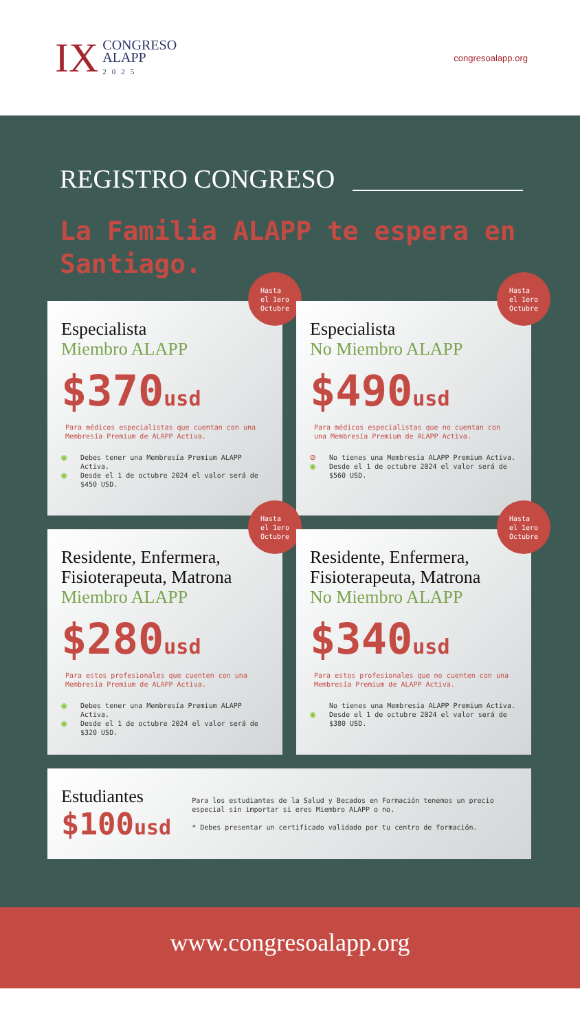IX
CONGRESO
ALAPP
2025
congresoalapp.org
REGISTRO CONGRESO
La Familia ALAPP te espera en Santiago.
Hasta
el 1ero
Octubre
Especialista
Miembro ALAPP
$370usd
Para médicos especialistas que cuentan con una Membresía Premium de ALAPP Activa.
◉ Debes tener una Membresía Premium ALAPP Activa.
◉ Desde el 1 de octubre 2024 el valor será de $450 USD.
Hasta
el 1ero
Octubre
Especialista
No Miembro ALAPP
$490usd
Para médicos especialistas que no cuentan con una Membresía Premium de ALAPP Activa.
⊘ No tienes una Membresía ALAPP Premium Activa.
◉ Desde el 1 de octubre 2024 el valor será de $560 USD.
Hasta
el 1ero
Octubre
Residente, Enfermera, Fisioterapeuta, Matrona
Miembro ALAPP
$280usd
Para estos profesionales que cuenten con una Membresía Premium de ALAPP Activa.
◉ Debes tener una Membresía Premium ALAPP Activa.
◉ Desde el 1 de octubre 2024 el valor será de $320 USD.
Hasta
el 1ero
Octubre
Residente, Enfermera, Fisioterapeuta, Matrona
No Miembro ALAPP
$340usd
Para estos profesionales que no cuenten con una Membresía Premium de ALAPP Activa.
No tienes una Membresía ALAPP Premium Activa.
◉ Desde el 1 de octubre 2024 el valor será de $380 USD.
Estudiantes
$100usd
Para los estudiantes de la Salud y Becados en Formación tenemos un precio especial sin importar si eres Miembro ALAPP o no.
* Debes presentar un certificado validado por tu centro de formación.
www.congresoalapp.org